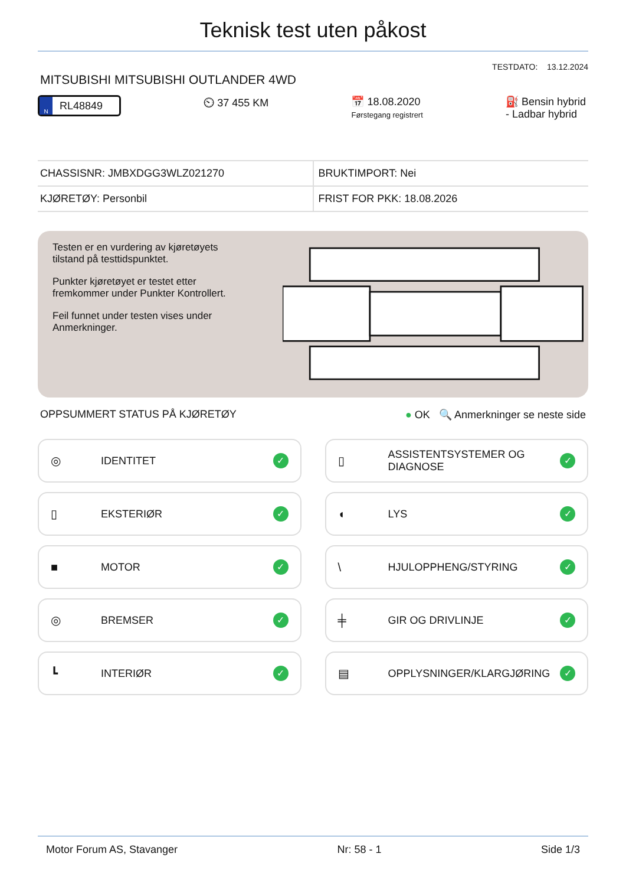Teknisk test uten påkost
TESTDATO: 13.12.2024
MITSUBISHI MITSUBISHI OUTLANDER 4WD
N RL48849
⏲ 37 455 KM 📅 18.08.2020
Førstegang registrert
⛽ Bensin hybrid - Ladbar hybrid
| CHASSISNR: JMBXDGG3WLZ021270 | BRUKTIMPORT: Nei |
| KJØRETØY: Personbil | FRIST FOR PKK: 18.08.2026 |
Testen er en vurdering av kjøretøyets tilstand på testtidspunktet.
Punkter kjøretøyet er testet etter fremkommer under Punkter Kontrollert.
Feil funnet under testen vises under Anmerkninger.
OPPSUMMERT STATUS PÅ KJØRETØY ● OK 🔍 Anmerkninger se neste side
◎ IDENTITET ✓
▯ ASSISTENTSYSTEMER OG DIAGNOSE ✓
▯ EKSTERIØR ✓
◖ LYS ✓
■ MOTOR ✓
\ HJULOPPHENG/STYRING ✓
◎ BREMSER ✓
╪ GIR OG DRIVLINJE ✓
┗ INTERIØR ✓
▤ OPPLYSNINGER/KLARGJØRING ✓
Motor Forum AS, Stavanger Nr: 58 - 1 Side 1/3